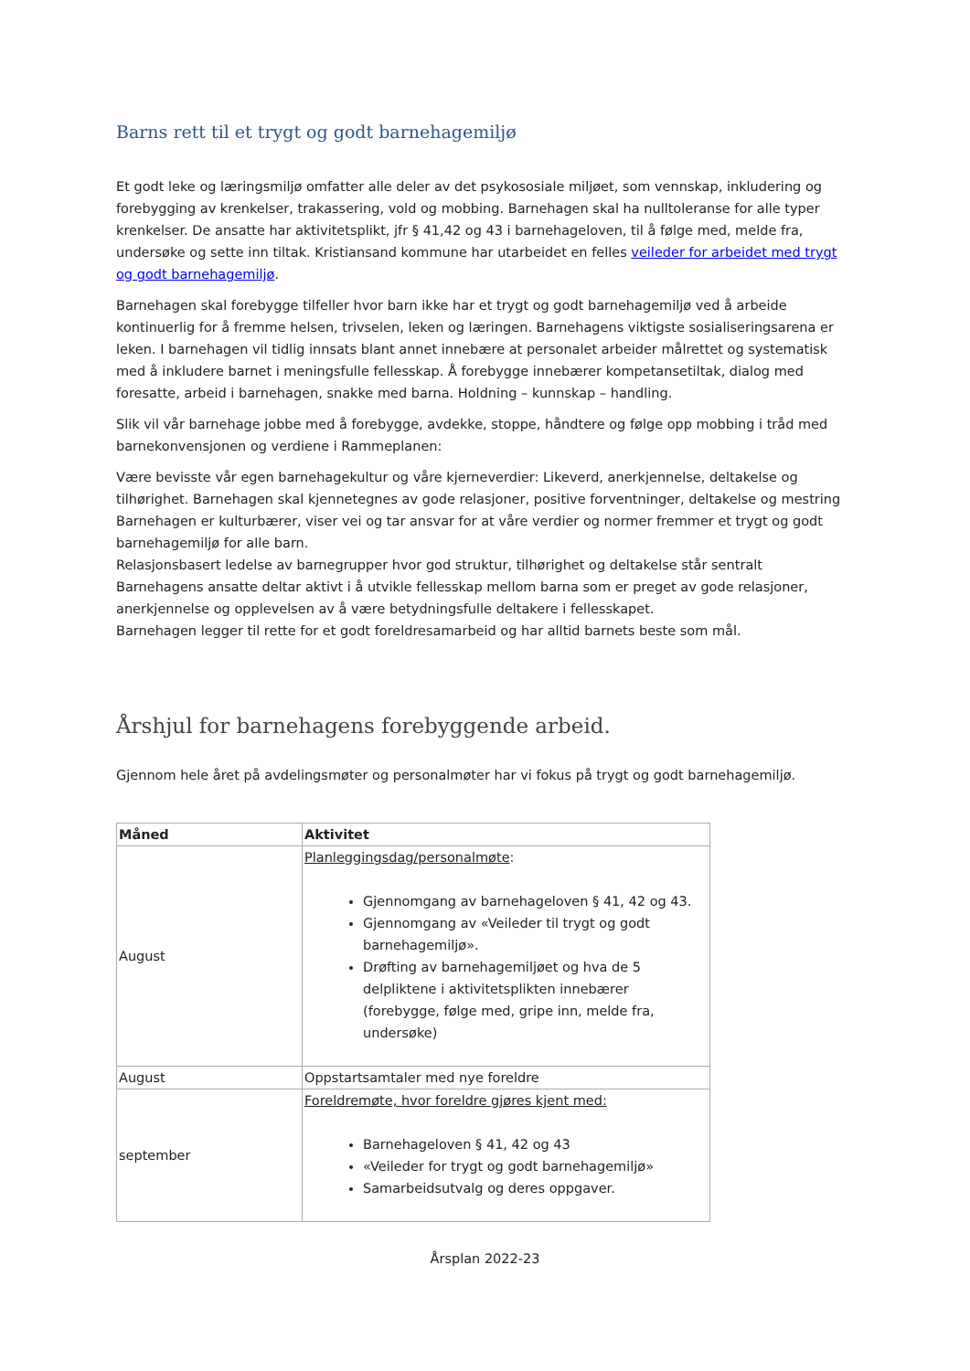Barns rett til et trygt og godt barnehagemiljø
Et godt leke og læringsmiljø omfatter alle deler av det psykososiale miljøet, som vennskap, inkludering og forebygging av krenkelser, trakassering, vold og mobbing. Barnehagen skal ha nulltoleranse for alle typer krenkelser. De ansatte har aktivitetsplikt, jfr § 41,42 og 43 i barnehageloven, til å følge med, melde fra, undersøke og sette inn tiltak. Kristiansand kommune har utarbeidet en felles veileder for arbeidet med trygt og godt barnehagemiljø.
Barnehagen skal forebygge tilfeller hvor barn ikke har et trygt og godt barnehagemiljø ved å arbeide kontinuerlig for å fremme helsen, trivselen, leken og læringen. Barnehagens viktigste sosialiseringsarena er leken. I barnehagen vil tidlig innsats blant annet innebære at personalet arbeider målrettet og systematisk med å inkludere barnet i meningsfulle fellesskap. Å forebygge innebærer kompetansetiltak, dialog med foresatte, arbeid i barnehagen, snakke med barna. Holdning – kunnskap – handling.
Slik vil vår barnehage jobbe med å forebygge, avdekke, stoppe, håndtere og følge opp mobbing i tråd med barnekonvensjonen og verdiene i Rammeplanen:
Være bevisste vår egen barnehagekultur og våre kjerneverdier: Likeverd, anerkjennelse, deltakelse og tilhørighet. Barnehagen skal kjennetegnes av gode relasjoner, positive forventninger, deltakelse og mestring
Barnehagen er kulturbærer, viser vei og tar ansvar for at våre verdier og normer fremmer et trygt og godt barnehagemiljø for alle barn.
Relasjonsbasert ledelse av barnegrupper hvor god struktur, tilhørighet og deltakelse står sentralt
Barnehagens ansatte deltar aktivt i å utvikle fellesskap mellom barna som er preget av gode relasjoner, anerkjennelse og opplevelsen av å være betydningsfulle deltakere i fellesskapet.
Barnehagen legger til rette for et godt foreldresamarbeid og har alltid barnets beste som mål.
Årshjul for barnehagens forebyggende arbeid.
Gjennom hele året på avdelingsmøter og personalmøter har vi fokus på trygt og godt barnehagemiljø.
| Måned | Aktivitet |
| --- | --- |
| August | Planleggingsdag/personalmøte : Gjennomgang av barnehageloven § 41, 42 og 43. Gjennomgang av «Veileder til trygt og godt barnehagemiljø». Drøfting av barnehagemiljøet og hva de 5 delpliktene i aktivitetsplikten innebærer (forebygge, følge med, gripe inn, melde fra, undersøke) |
| August | Oppstartsamtaler med nye foreldre |
| september | Foreldremøte, hvor foreldre gjøres kjent med: Barnehageloven § 41, 42 og 43 «Veileder for trygt og godt barnehagemiljø» Samarbeidsutvalg og deres oppgaver. |
Årsplan 2022-23